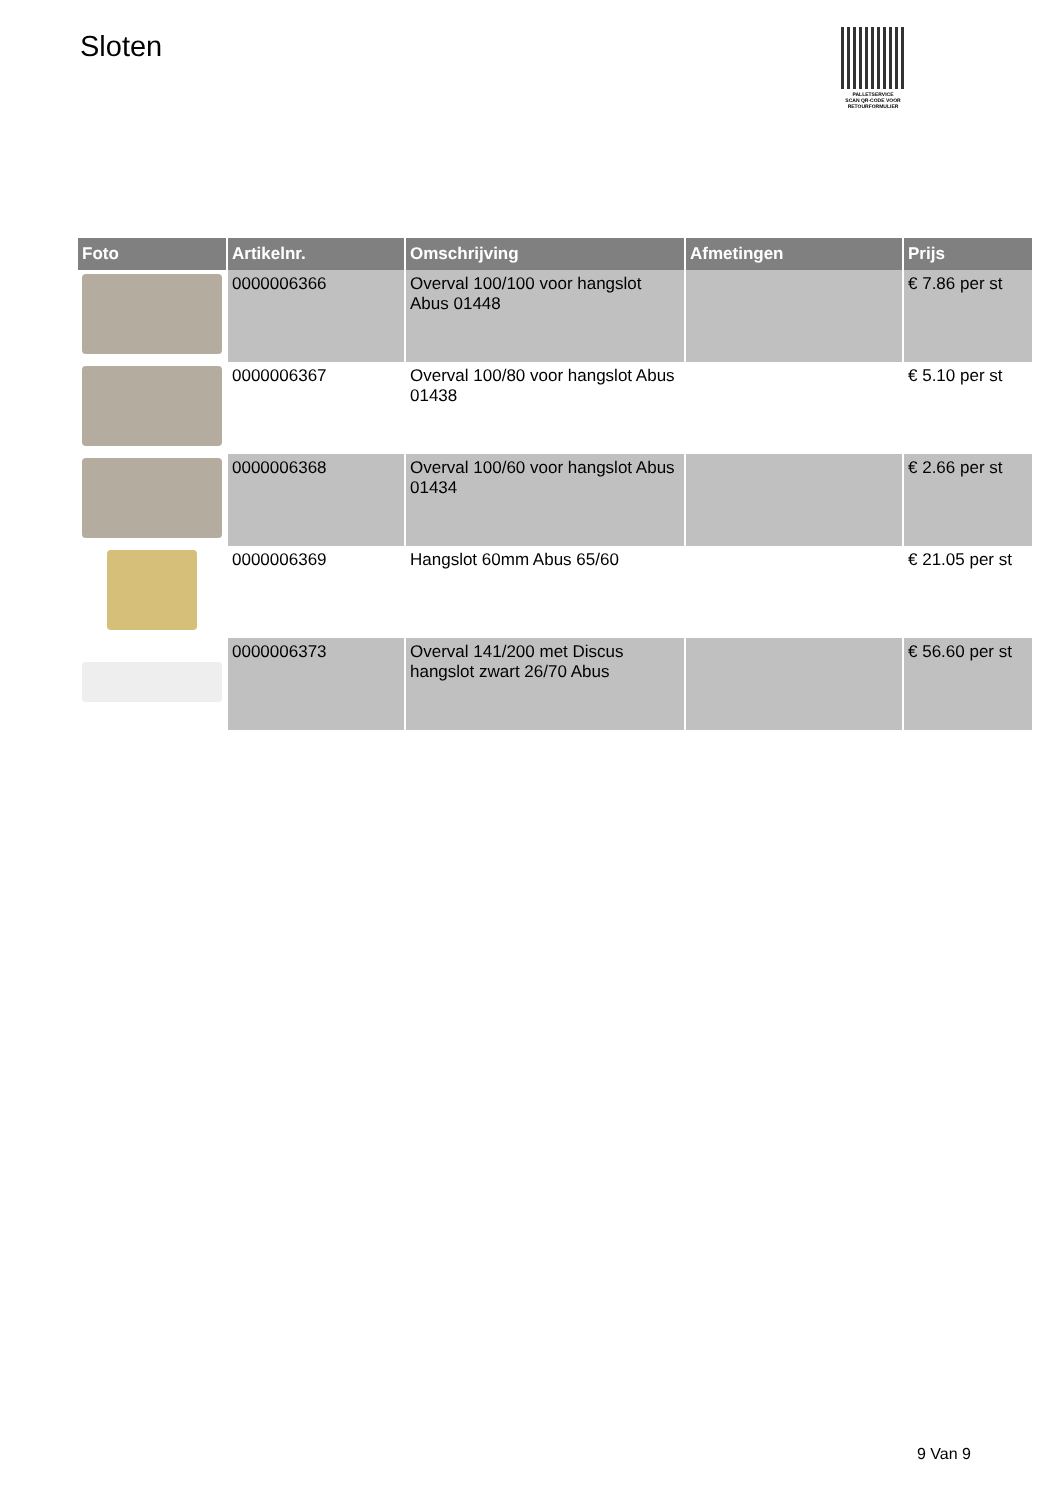Sloten
PALLETSERVICE
SCAN QR-CODE VOOR RETOURFORMULIER
| Foto | Artikelnr. | Omschrijving | Afmetingen | Prijs |
| --- | --- | --- | --- | --- |
| | 0000006366 | Overval 100/100 voor hangslot Abus 01448 | | € 7.86 per st |
| | 0000006367 | Overval 100/80 voor hangslot Abus 01438 | | € 5.10 per st |
| | 0000006368 | Overval 100/60 voor hangslot Abus 01434 | | € 2.66 per st |
| | 0000006369 | Hangslot 60mm Abus 65/60 | | € 21.05 per st |
| | 0000006373 | Overval 141/200 met Discus hangslot zwart 26/70 Abus | | € 56.60 per st |
9 Van 9